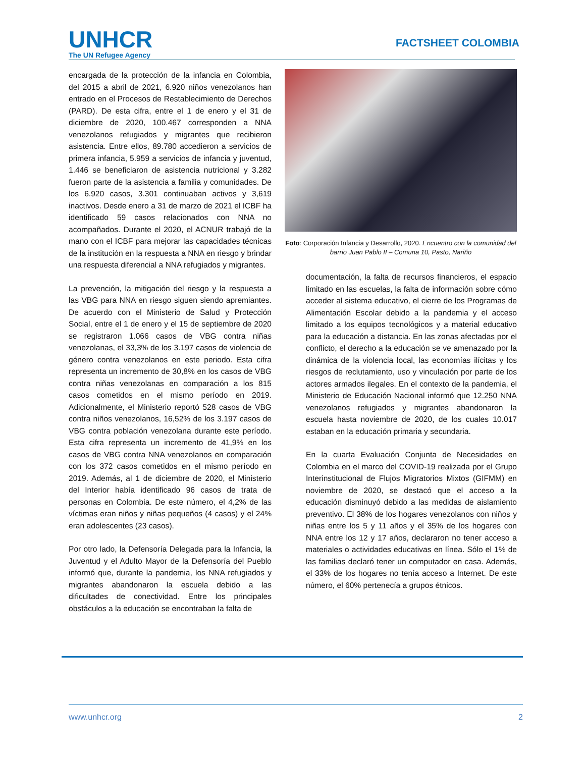UNHCR
The UN Refugee Agency
FACTSHEET COLOMBIA
encargada de la protección de la infancia en Colombia, del 2015 a abril de 2021, 6.920 niños venezolanos han entrado en el Procesos de Restablecimiento de Derechos (PARD). De esta cifra, entre el 1 de enero y el 31 de diciembre de 2020, 100.467 corresponden a NNA venezolanos refugiados y migrantes que recibieron asistencia. Entre ellos, 89.780 accedieron a servicios de primera infancia, 5.959 a servicios de infancia y juventud, 1.446 se beneficiaron de asistencia nutricional y 3.282 fueron parte de la asistencia a familia y comunidades. De los 6.920 casos, 3.301 continuaban activos y 3,619 inactivos. Desde enero a 31 de marzo de 2021 el ICBF ha identificado 59 casos relacionados con NNA no acompañados. Durante el 2020, el ACNUR trabajó de la mano con el ICBF para mejorar las capacidades técnicas de la institución en la respuesta a NNA en riesgo y brindar una respuesta diferencial a NNA refugiados y migrantes.
La prevención, la mitigación del riesgo y la respuesta a las VBG para NNA en riesgo siguen siendo apremiantes. De acuerdo con el Ministerio de Salud y Protección Social, entre el 1 de enero y el 15 de septiembre de 2020 se registraron 1.066 casos de VBG contra niñas venezolanas, el 33,3% de los 3.197 casos de violencia de género contra venezolanos en este periodo. Esta cifra representa un incremento de 30,8% en los casos de VBG contra niñas venezolanas en comparación a los 815 casos cometidos en el mismo período en 2019. Adicionalmente, el Ministerio reportó 528 casos de VBG contra niños venezolanos, 16,52% de los 3.197 casos de VBG contra población venezolana durante este período. Esta cifra representa un incremento de 41,9% en los casos de VBG contra NNA venezolanos en comparación con los 372 casos cometidos en el mismo período en 2019. Además, al 1 de diciembre de 2020, el Ministerio del Interior había identificado 96 casos de trata de personas en Colombia. De este número, el 4,2% de las víctimas eran niños y niñas pequeños (4 casos) y el 24% eran adolescentes (23 casos).
Por otro lado, la Defensoría Delegada para la Infancia, la Juventud y el Adulto Mayor de la Defensoría del Pueblo informó que, durante la pandemia, los NNA refugiados y migrantes abandonaron la escuela debido a las dificultades de conectividad. Entre los principales obstáculos a la educación se encontraban la falta de
Foto: Corporación Infancia y Desarrollo, 2020. Encuentro con la comunidad del barrio Juan Pablo II – Comuna 10, Pasto, Nariño
documentación, la falta de recursos financieros, el espacio limitado en las escuelas, la falta de información sobre cómo acceder al sistema educativo, el cierre de los Programas de Alimentación Escolar debido a la pandemia y el acceso limitado a los equipos tecnológicos y a material educativo para la educación a distancia. En las zonas afectadas por el conflicto, el derecho a la educación se ve amenazado por la dinámica de la violencia local, las economías ilícitas y los riesgos de reclutamiento, uso y vinculación por parte de los actores armados ilegales. En el contexto de la pandemia, el Ministerio de Educación Nacional informó que 12.250 NNA venezolanos refugiados y migrantes abandonaron la escuela hasta noviembre de 2020, de los cuales 10.017 estaban en la educación primaria y secundaria.
En la cuarta Evaluación Conjunta de Necesidades en Colombia en el marco del COVID-19 realizada por el Grupo Interinstitucional de Flujos Migratorios Mixtos (GIFMM) en noviembre de 2020, se destacó que el acceso a la educación disminuyó debido a las medidas de aislamiento preventivo. El 38% de los hogares venezolanos con niños y niñas entre los 5 y 11 años y el 35% de los hogares con NNA entre los 12 y 17 años, declararon no tener acceso a materiales o actividades educativas en línea. Sólo el 1% de las familias declaró tener un computador en casa. Además, el 33% de los hogares no tenía acceso a Internet. De este número, el 60% pertenecía a grupos étnicos.
www.unhcr.org 2